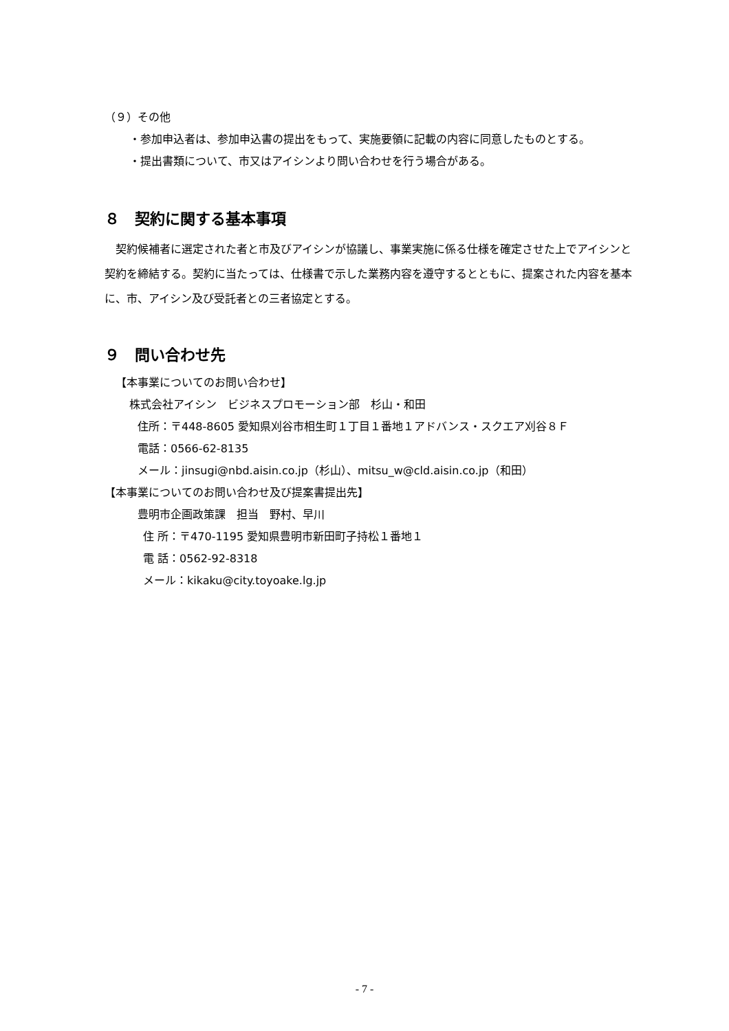（９）その他
・参加申込者は、参加申込書の提出をもって、実施要領に記載の内容に同意したものとする。
・提出書類について、市又はアイシンより問い合わせを行う場合がある。
８　契約に関する基本事項
契約候補者に選定された者と市及びアイシンが協議し、事業実施に係る仕様を確定させた上でアイシンと契約を締結する。契約に当たっては、仕様書で示した業務内容を遵守するとともに、提案された内容を基本に、市、アイシン及び受託者との三者協定とする。
９　問い合わせ先
【本事業についてのお問い合わせ】
株式会社アイシン　ビジネスプロモーション部　杉山・和田
住所：〒448-8605 愛知県刈谷市相生町１丁目１番地１アドバンス・スクエア刈谷８Ｆ
電話：0566-62-8135
メール：jinsugi@nbd.aisin.co.jp（杉山）、mitsu_w@cld.aisin.co.jp（和田）
【本事業についてのお問い合わせ及び提案書提出先】
豊明市企画政策課　担当　野村、早川
住 所：〒470-1195 愛知県豊明市新田町子持松１番地１
電 話：0562-92-8318
メール：kikaku@city.toyoake.lg.jp
- 7 -